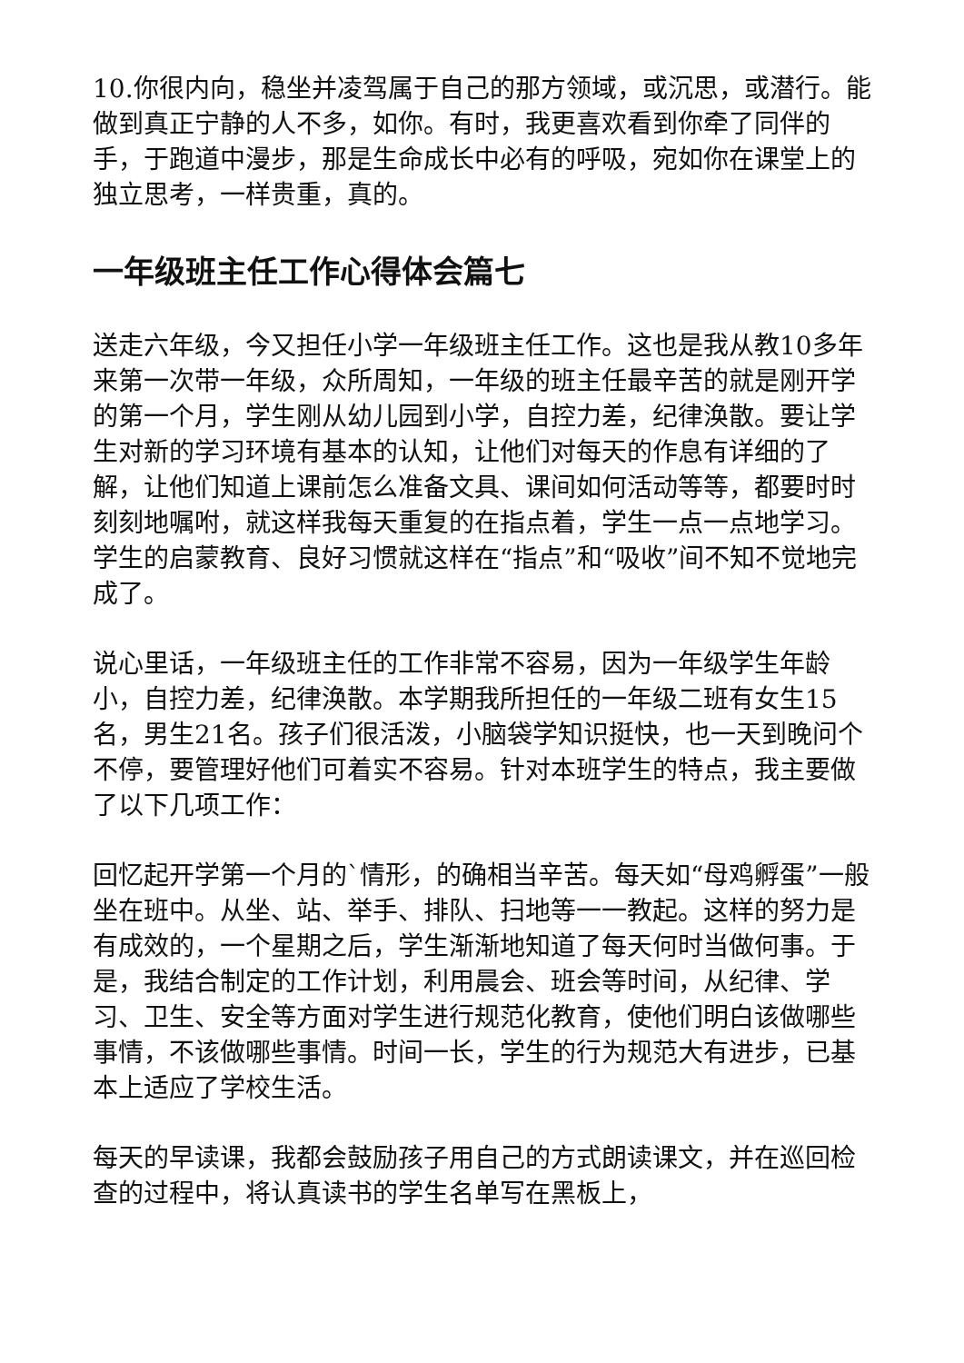10.你很内向，稳坐并凌驾属于自己的那方领域，或沉思，或潜行。能做到真正宁静的人不多，如你。有时，我更喜欢看到你牵了同伴的手，于跑道中漫步，那是生命成长中必有的呼吸，宛如你在课堂上的独立思考，一样贵重，真的。
一年级班主任工作心得体会篇七
送走六年级，今又担任小学一年级班主任工作。这也是我从教10多年来第一次带一年级，众所周知，一年级的班主任最辛苦的就是刚开学的第一个月，学生刚从幼儿园到小学，自控力差，纪律涣散。要让学生对新的学习环境有基本的认知，让他们对每天的作息有详细的了解，让他们知道上课前怎么准备文具、课间如何活动等等，都要时时刻刻地嘱咐，就这样我每天重复的在指点着，学生一点一点地学习。学生的启蒙教育、良好习惯就这样在“指点”和“吸收”间不知不觉地完成了。
说心里话，一年级班主任的工作非常不容易，因为一年级学生年龄小，自控力差，纪律涣散。本学期我所担任的一年级二班有女生15名，男生21名。孩子们很活泼，小脑袋学知识挺快，也一天到晚问个不停，要管理好他们可着实不容易。针对本班学生的特点，我主要做了以下几项工作：
回忆起开学第一个月的`情形，的确相当辛苦。每天如“母鸡孵蛋”一般坐在班中。从坐、站、举手、排队、扫地等一一教起。这样的努力是有成效的，一个星期之后，学生渐渐地知道了每天何时当做何事。于是，我结合制定的工作计划，利用晨会、班会等时间，从纪律、学习、卫生、安全等方面对学生进行规范化教育，使他们明白该做哪些事情，不该做哪些事情。时间一长，学生的行为规范大有进步，已基本上适应了学校生活。
每天的早读课，我都会鼓励孩子用自己的方式朗读课文，并在巡回检查的过程中，将认真读书的学生名单写在黑板上，